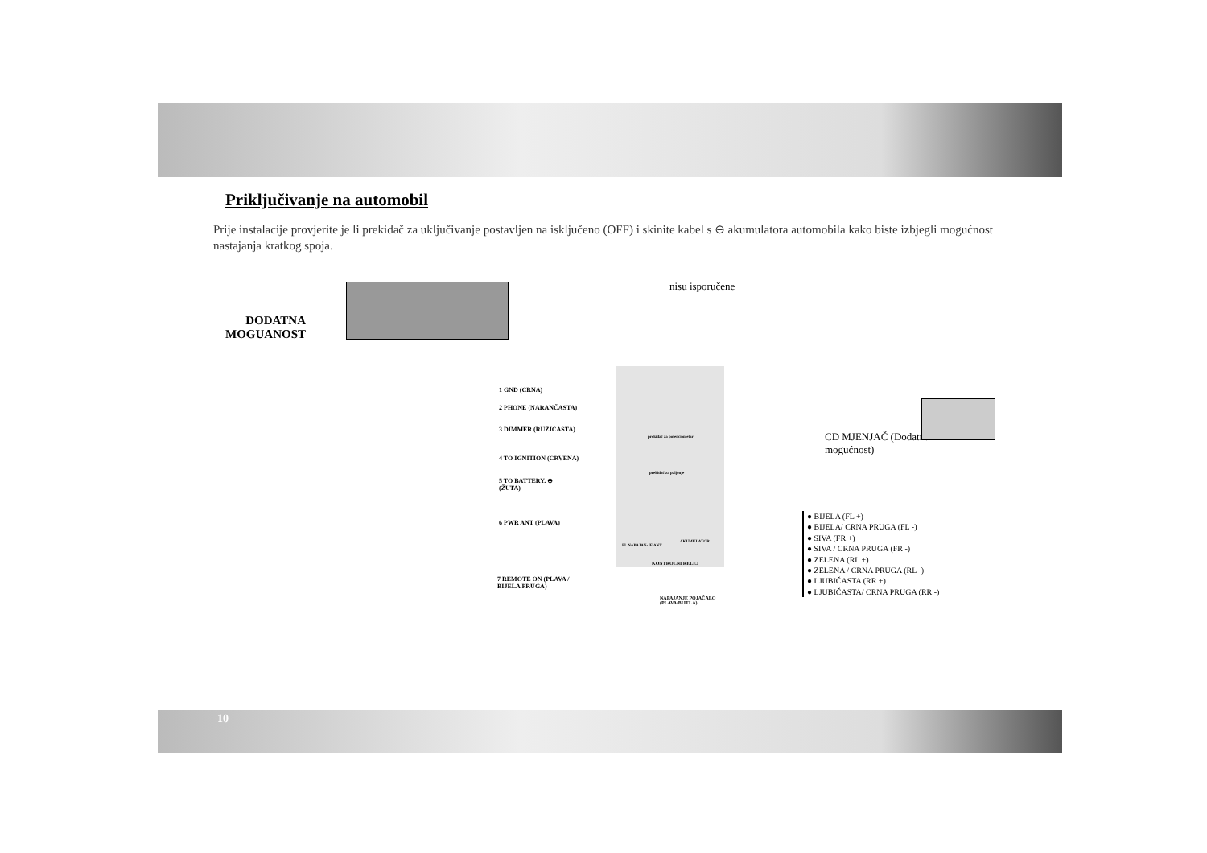Priključivanje na automobil
Prije instalacije provjerite je li prekidač za uključivanje postavljen na isključeno (OFF) i skinite kabel s ⊖ akumulatora automobila kako biste izbjegli mogućnost nastajanja kratkog spoja.
DODATNA
MOGUANOST
nisu isporučene
1 GND (CRNA)
2 PHONE (NARANČASTA)
3 DIMMER (RUŽIČASTA)
4 TO IGNITION (CRVENA)
5 TO BATTERY. ⊕
(ŽUTA)
6 PWR ANT (PLAVA)
7 REMOTE ON (PLAVA /
BIJELA PRUGA)
prekidač za potenciometar
prekidač za paljenje
AKUMULATOR
El. NAPAJAN-JE ANT
KONTROLNI RELEJ
NAPAJANJE POJAČALO
(PLAVA/BIJELA)
CD MJENJAČ (Dodatna
mogućnost)
● BIJELA (FL +)
● BIJELA/ CRNA PRUGA (FL -)
● SIVA (FR +)
● SIVA / CRNA PRUGA (FR -)
● ZELENA (RL +)
● ZELENA / CRNA PRUGA (RL -)
● LJUBIČASTA (RR +)
● LJUBIČASTA/ CRNA PRUGA (RR -)
10